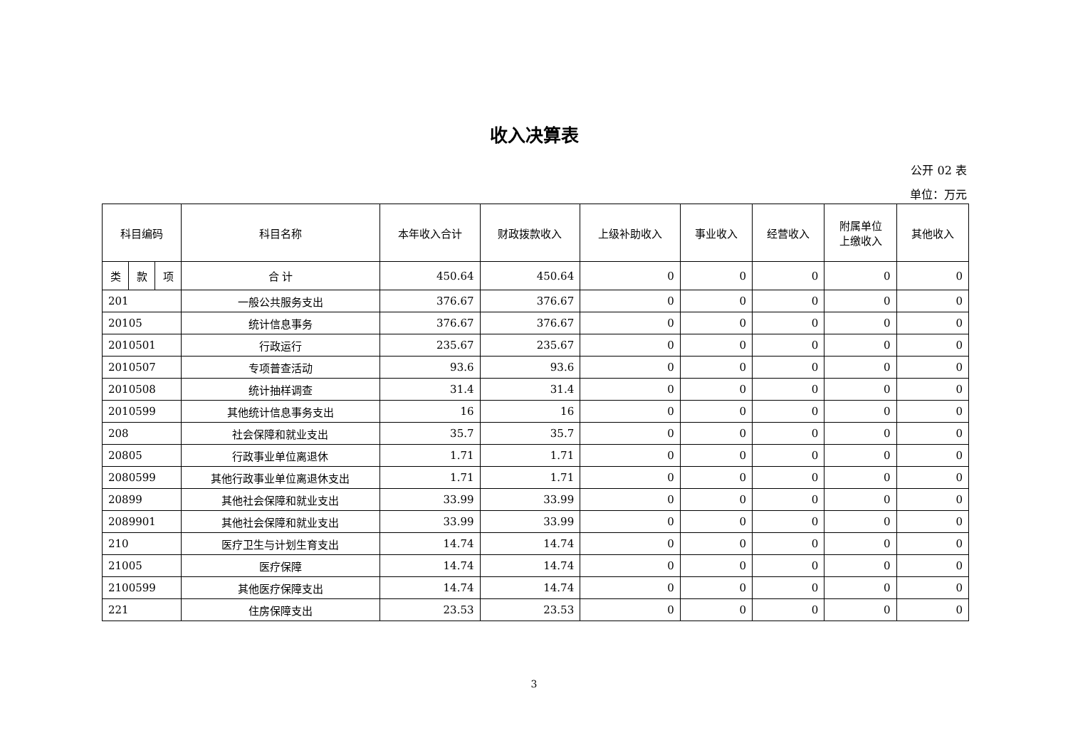收入决算表
公开 02 表
单位：万元
| 科目编码 | | | 科目名称 | 本年收入合计 | 财政拨款收入 | 上级补助收入 | 事业收入 | 经营收入 | 附属单位 上缴收入 | 其他收入 |
| --- | --- | --- | --- | --- | --- | --- | --- | --- | --- | --- |
| 类 | 款 | 项 | 合 计 | 450.64 | 450.64 | 0 | 0 | 0 | 0 | 0 |
| 201 | | | 一般公共服务支出 | 376.67 | 376.67 | 0 | 0 | 0 | 0 | 0 |
| 20105 | | | 统计信息事务 | 376.67 | 376.67 | 0 | 0 | 0 | 0 | 0 |
| 2010501 | | | 行政运行 | 235.67 | 235.67 | 0 | 0 | 0 | 0 | 0 |
| 2010507 | | | 专项普查活动 | 93.6 | 93.6 | 0 | 0 | 0 | 0 | 0 |
| 2010508 | | | 统计抽样调查 | 31.4 | 31.4 | 0 | 0 | 0 | 0 | 0 |
| 2010599 | | | 其他统计信息事务支出 | 16 | 16 | 0 | 0 | 0 | 0 | 0 |
| 208 | | | 社会保障和就业支出 | 35.7 | 35.7 | 0 | 0 | 0 | 0 | 0 |
| 20805 | | | 行政事业单位离退休 | 1.71 | 1.71 | 0 | 0 | 0 | 0 | 0 |
| 2080599 | | | 其他行政事业单位离退休支出 | 1.71 | 1.71 | 0 | 0 | 0 | 0 | 0 |
| 20899 | | | 其他社会保障和就业支出 | 33.99 | 33.99 | 0 | 0 | 0 | 0 | 0 |
| 2089901 | | | 其他社会保障和就业支出 | 33.99 | 33.99 | 0 | 0 | 0 | 0 | 0 |
| 210 | | | 医疗卫生与计划生育支出 | 14.74 | 14.74 | 0 | 0 | 0 | 0 | 0 |
| 21005 | | | 医疗保障 | 14.74 | 14.74 | 0 | 0 | 0 | 0 | 0 |
| 2100599 | | | 其他医疗保障支出 | 14.74 | 14.74 | 0 | 0 | 0 | 0 | 0 |
| 221 | | | 住房保障支出 | 23.53 | 23.53 | 0 | 0 | 0 | 0 | 0 |
3